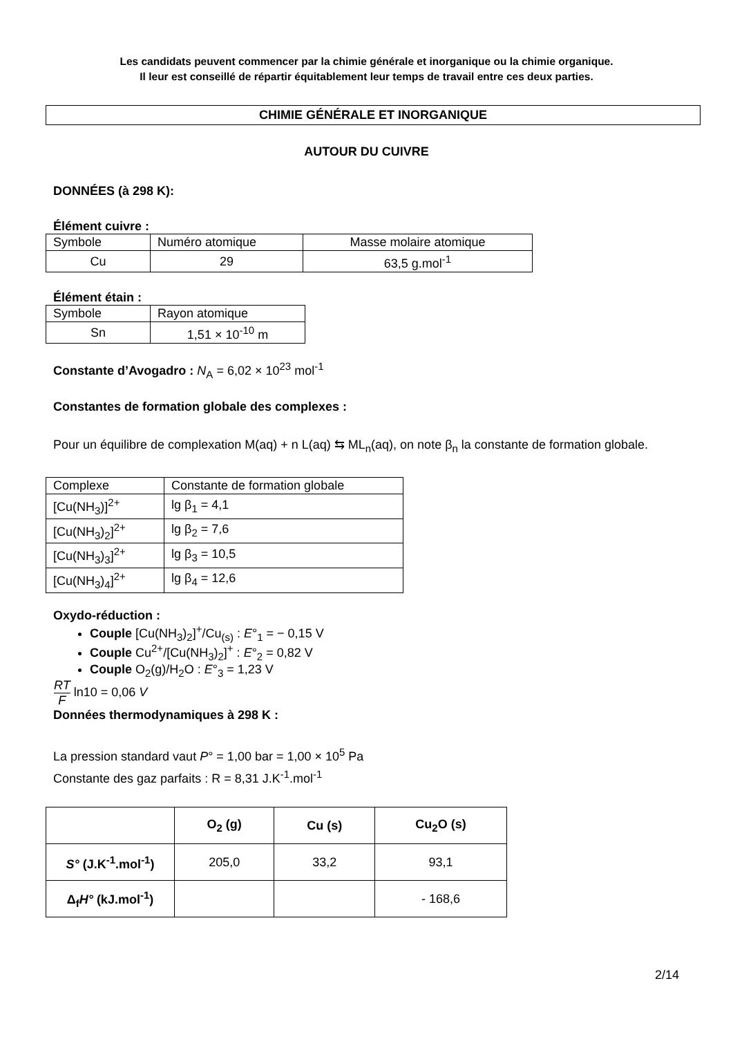Les candidats peuvent commencer par la chimie générale et inorganique ou la chimie organique.
Il leur est conseillé de répartir équitablement leur temps de travail entre ces deux parties.
CHIMIE GÉNÉRALE ET INORGANIQUE
AUTOUR DU CUIVRE
DONNÉES (à 298 K):
Élément cuivre :
| Symbole | Numéro atomique | Masse molaire atomique |
| Cu | 29 | 63,5 g.mol<sup>-1</sup> |
Élément étain :
| Symbole | Rayon atomique |
| Sn | 1,51 × 10<sup>-10</sup> m |
Constante d’Avogadro : N<sub>A</sub> = 6,02 × 10<sup>23</sup> mol<sup>-1</sup>
Constantes de formation globale des complexes :
Pour un équilibre de complexation M(aq) + n L(aq) ⇆ ML<sub>n</sub>(aq), on note β<sub>n</sub> la constante de formation globale.
| Complexe | Constante de formation globale |
| [Cu(NH<sub>3</sub>)]<sup>2+</sup> | lg β<sub>1</sub> = 4,1 |
| [Cu(NH<sub>3</sub>)<sub>2</sub>]<sup>2+</sup> | lg β<sub>2</sub> = 7,6 |
| [Cu(NH<sub>3</sub>)<sub>3</sub>]<sup>2+</sup> | lg β<sub>3</sub> = 10,5 |
| [Cu(NH<sub>3</sub>)<sub>4</sub>]<sup>2+</sup> | lg β<sub>4</sub> = 12,6 |
Oxydo-réduction :
Couple [Cu(NH<sub>3</sub>)<sub>2</sub>]<sup>+</sup>/Cu<sub>(s)</sub> : E°<sub>1</sub> = − 0,15 V
Couple Cu<sup>2+</sup>/[Cu(NH<sub>3</sub>)<sub>2</sub>]<sup>+</sup> : E°<sub>2</sub> = 0,82 V
Couple O<sub>2</sub>(g)/H<sub>2</sub>O : E°<sub>3</sub> = 1,23 V
RT F ln10 = 0,06 V
Données thermodynamiques à 298 K :
La pression standard vaut P° = 1,00 bar = 1,00 × 10<sup>5</sup> Pa
Constante des gaz parfaits : R = 8,31 J.K<sup>-1</sup>.mol<sup>-1</sup>
| | O<sub>2</sub> (g) | Cu (s) | Cu<sub>2</sub>O (s) |
| --- | --- | --- | --- |
| S° (J.K<sup>-1</sup>.mol<sup>-1</sup>) | 205,0 | 33,2 | 93,1 |
| Δ<sub>f</sub> H° (kJ.mol<sup>-1</sup>) | | | - 168,6 |
2/14